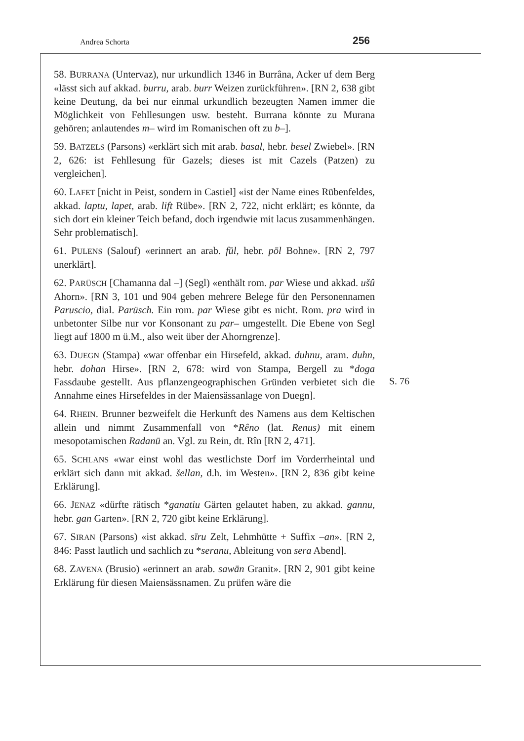Andrea Schorta 256
S. 76
58. BURRANA (Untervaz), nur urkundlich 1346 in Burrâna, Acker uf dem Berg «lässt sich auf akkad. burru, arab. burr Weizen zurückführen». [RN 2, 638 gibt keine Deutung, da bei nur einmal urkundlich bezeugten Namen immer die Möglichkeit von Fehllesungen usw. besteht. Burrana könnte zu Murana gehören; anlautendes m– wird im Romanischen oft zu b–].
59. BATZELS (Parsons) «erklärt sich mit arab. basal, hebr. besel Zwiebel». [RN 2, 626: ist Fehllesung für Gazels; dieses ist mit Cazels (Patzen) zu vergleichen].
60. LAFET [nicht in Peist, sondern in Castiel] «ist der Name eines Rübenfeldes, akkad. laptu, lapet, arab. lift Rübe». [RN 2, 722, nicht erklärt; es könnte, da sich dort ein kleiner Teich befand, doch irgendwie mit lacus zusammenhängen. Sehr problematisch].
61. PULENS (Salouf) «erinnert an arab. fūl, hebr. pōl Bohne». [RN 2, 797 unerklärt].
62. PARÜSCH [Chamanna dal –] (Segl) «enthält rom. par Wiese und akkad. ušû Ahorn». [RN 3, 101 und 904 geben mehrere Belege für den Personennamen Paruscio, dial. Parüsch. Ein rom. par Wiese gibt es nicht. Rom. pra wird in unbetonter Silbe nur vor Konsonant zu par– umgestellt. Die Ebene von Segl liegt auf 1800 m ü.M., also weit über der Ahorngrenze].
63. DUEGN (Stampa) «war offenbar ein Hirsefeld, akkad. duhnu, aram. duhn, hebr. dohan Hirse». [RN 2, 678: wird von Stampa, Bergell zu *doga Fassdaube gestellt. Aus pflanzengeographischen Gründen verbietet sich die Annahme eines Hirsefeldes in der Maiensässanlage von Duegn].
64. RHEIN. Brunner bezweifelt die Herkunft des Namens aus dem Keltischen allein und nimmt Zusammenfall von *Rêno (lat. Renus) mit einem mesopotamischen Radanū an. Vgl. zu Rein, dt. Rîn [RN 2, 471].
65. SCHLANS «war einst wohl das westlichste Dorf im Vorderrheintal und erklärt sich dann mit akkad. šellan, d.h. im Westen». [RN 2, 836 gibt keine Erklärung].
66. JENAZ «dürfte rätisch *ganatiu Gärten gelautet haben, zu akkad. gannu, hebr. gan Garten». [RN 2, 720 gibt keine Erklärung].
67. SIRAN (Parsons) «ist akkad. sīru Zelt, Lehmhütte + Suffix –an». [RN 2, 846: Passt lautlich und sachlich zu *seranu, Ableitung von sera Abend].
68. ZAVENA (Brusio) «erinnert an arab. sawān Granit». [RN 2, 901 gibt keine Erklärung für diesen Maiensässnamen. Zu prüfen wäre die